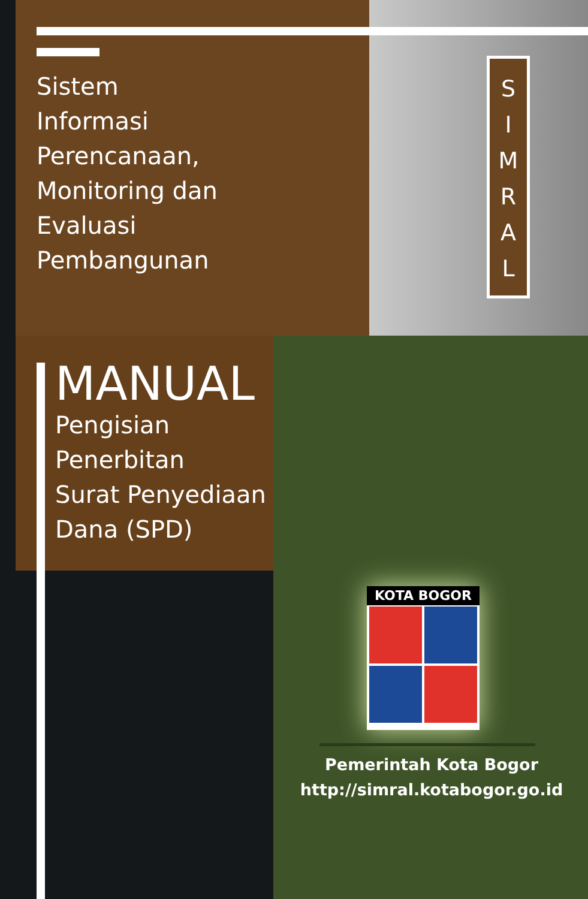Sistem
Informasi
Perencanaan,
Monitoring dan
Evaluasi
Pembangunan
S
I
M
R
A
L
MANUAL
Pengisian
Penerbitan
Surat Penyediaan
Dana (SPD)
KOTA BOGOR
Pemerintah Kota Bogor
http://simral.kotabogor.go.id